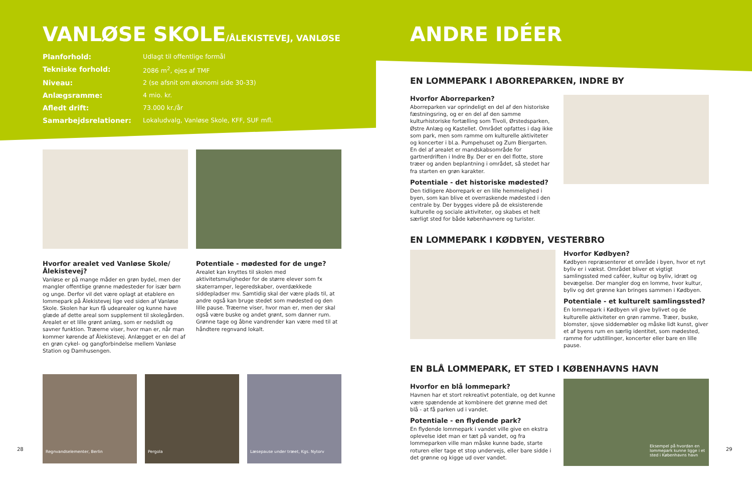VANLØSE SKOLE/ÅLEKISTEVEJ, VANLØSE
Planforhold: Udlagt til offentlige formål Tekniske forhold: 2086 m<sup>2</sup>, ejes af TMF Niveau: 2 (se afsnit om økonomi side 30-33) Anlægsramme: 4 mio. kr. Afledt drift: 73.000 kr./år Samarbejdsrelationer: Lokaludvalg, Vanløse Skole, KFF, SUF mfl.
Hvorfor arealet ved Vanløse Skole/Ålekistevej?
Vanløse er på mange måder en grøn bydel, men der mangler offentlige grønne mødesteder for især børn og unge. Derfor vil det være oplagt at etablere en lommepark på Ålekistevej lige ved siden af Vanløse Skole. Skolen har kun få udearealer og kunne have glæde af dette areal som supplement til skolegården.
Arealet er et lille grønt anlæg, som er nedslidt og savner funktion. Træerne viser, hvor man er, når man kommer kørende af Ålekistevej. Anlægget er en del af en grøn cykel- og gangforbindelse mellem Vanløse Station og Damhusengen.
Potentiale - mødested for de unge?
Arealet kan knyttes til skolen med aktivitetsmuligheder for de større elever som fx skaterramper, legeredskaber, overdækkede siddepladser mv. Samtidig skal der være plads til, at andre også kan bruge stedet som mødested og den lille pause. Træerne viser, hvor man er, men der skal også være buske og andet grønt, som danner rum. Grønne tage og åbne vandrender kan være med til at håndtere regnvand lokalt.
Regnvandselementer, Berlin
Pergola Læsepause under træet, Kgs. Nytorv
ANDRE IDÉER
EN LOMMEPARK I ABORREPARKEN, INDRE BY
Hvorfor Aborreparken?
Aborreparken var oprindeligt en del af den historiske fæstningsring, og er en del af den samme kulturhistoriske fortælling som Tivoli, Ørstedsparken, Østre Anlæg og Kastellet. Området opfattes i dag ikke som park, men som ramme om kulturelle aktiviteter og koncerter i bl.a. Pumpehuset og Zum Biergarten. En del af arealet er mandskabsområde for gartnerdriften i Indre By. Der er en del flotte, store træer og anden beplantning i området, så stedet har fra starten en grøn karakter.
Potentiale - det historiske mødested?
Den tidligere Aborrepark er en lille hemmelighed i byen, som kan blive et overraskende mødested i den centrale by. Der bygges videre på de eksisterende kulturelle og sociale aktiviteter, og skabes et helt særligt sted for både københavnere og turister.
EN LOMMEPARK I KØDBYEN, VESTERBRO
Hvorfor Kødbyen?
Kødbyen repræsenterer et område i byen, hvor et nyt byliv er i vækst. Området bliver et vigtigt samlingssted med caféer, kultur og byliv, idræt og bevægelse. Der mangler dog en lomme, hvor kultur, byliv og det grønne kan bringes sammen i Kødbyen.
Potentiale - et kulturelt samlingssted?
En lommepark i Kødbyen vil give bylivet og de kulturelle aktiviteter en grøn ramme. Træer, buske, blomster, sjove siddemøbler og måske lidt kunst, giver et af byens rum en særlig identitet, som mødested, ramme for udstillinger, koncerter eller bare en lille pause.
EN BLÅ LOMMEPARK, ET STED I KØBENHAVNS HAVN
Hvorfor en blå lommepark?
Havnen har et stort rekreativt potentiale, og det kunne være spændende at kombinere det grønne med det blå - at få parken ud i vandet.
Potentiale - en flydende park?
En flydende lommepark i vandet ville give en ekstra oplevelse idet man er tæt på vandet, og fra lommeparken ville man måske kunne bade, starte roturen eller tage et stop undervejs, eller bare sidde i det grønne og kigge ud over vandet.
Eksempel på hvordan en lommepark kunne ligge i et sted i Københavns havn
28 29